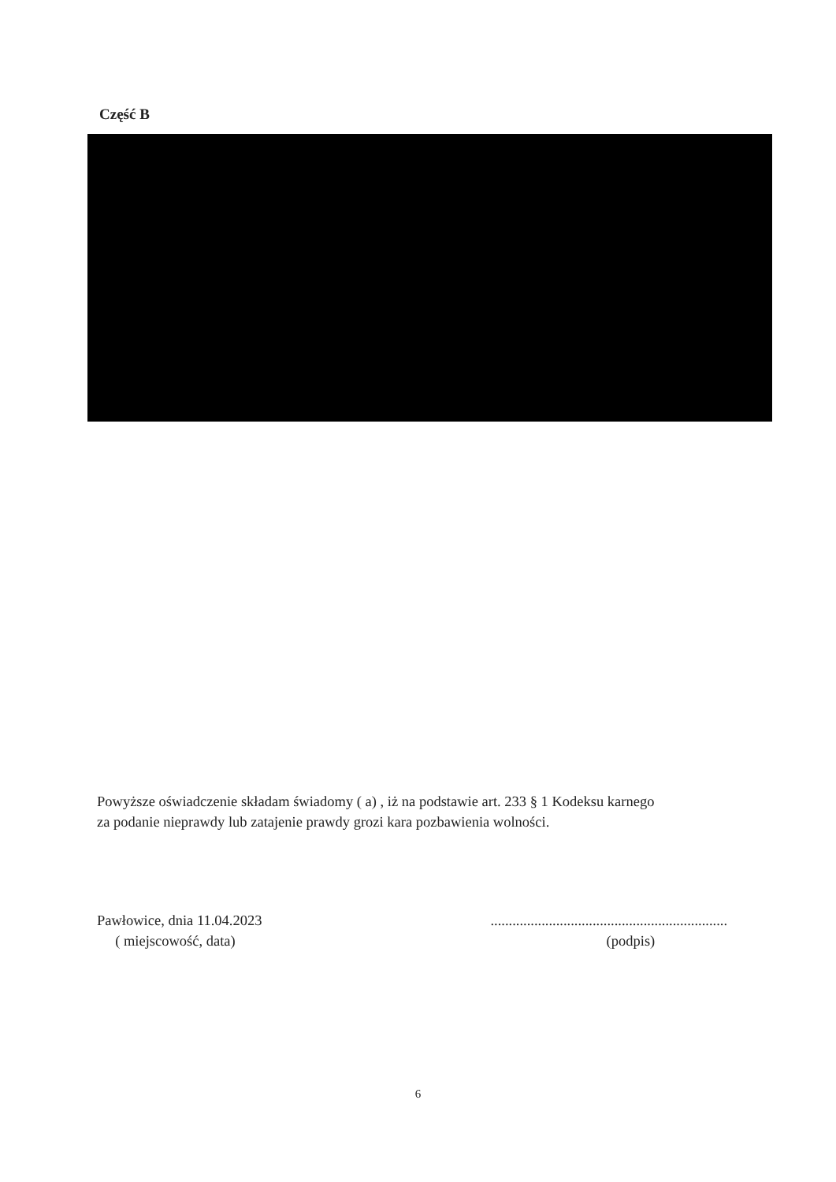Część B
Powyższe oświadczenie składam świadomy ( a) , iż na podstawie art. 233 § 1 Kodeksu karnego
za podanie nieprawdy lub zatajenie prawdy grozi kara pozbawienia wolności.
Pawłowice, dnia 11.04.2023
( miejscowość, data)
.................................................................
(podpis)
6